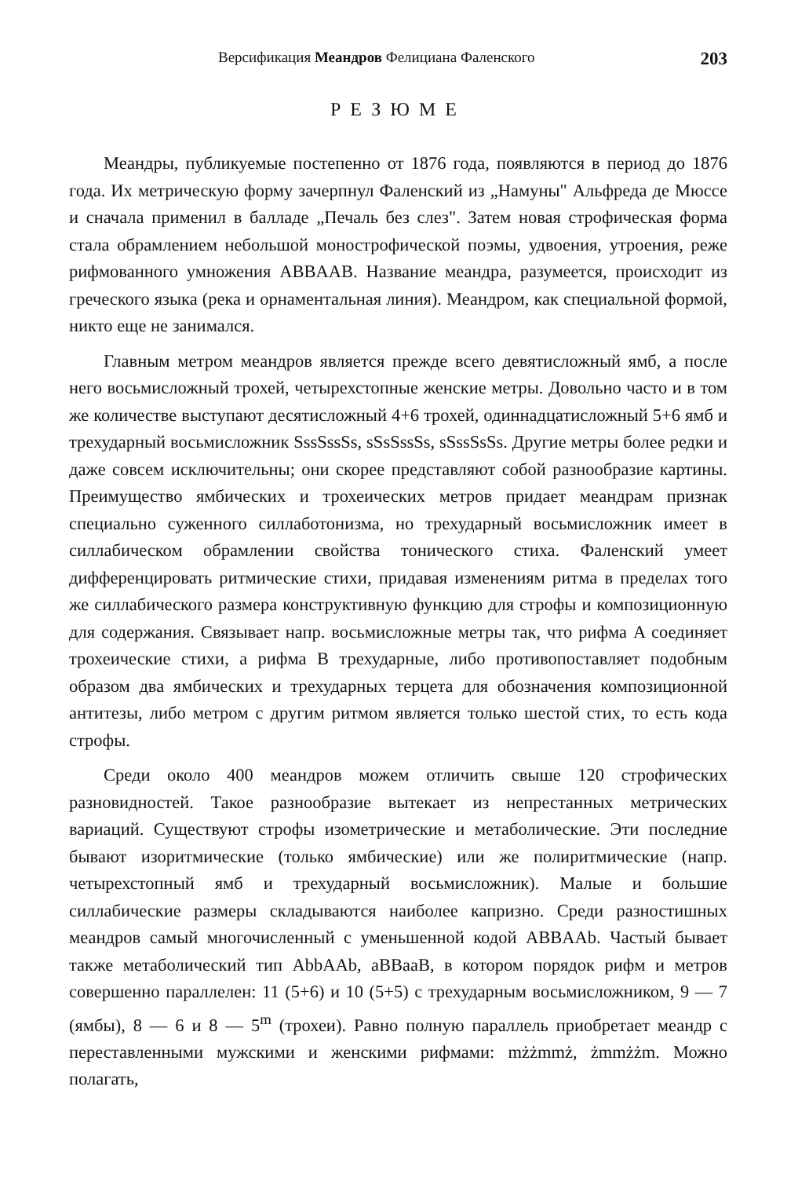Версификация Меандров Фелициана Фаленского 203
РЕЗЮМЕ
Меандры, публикуемые постепенно от 1876 года, появляются в период до 1876 года. Их метрическую форму зачерпнул Фаленский из „Намуны" Альфреда де Мюссе и сначала применил в балладе „Печаль без слез". Затем новая строфическая форма стала обрамлением небольшой монострофической поэмы, удвоения, утроения, реже рифмованного умножения ABBAAB. Название меандра, разумеется, происходит из греческого языка (река и орнаментальная линия). Меандром, как специальной формой, никто еще не занимался.
Главным метром меандров является прежде всего девятисложный ямб, а после него восьмисложный трохей, четырехстопные женские метры. Довольно часто и в том же количестве выступают десятисложный 4+6 трохей, одиннадцатисложный 5+6 ямб и трехударный восьмисложник SssSssSs, sSsSssSs, sSssSsSs. Другие метры более редки и даже совсем исключительны; они скорее представляют собой разнообразие картины. Преимущество ямбических и трохеических метров придает меандрам признак специально суженного силлаботонизма, но трехударный восьмисложник имеет в силлабическом обрамлении свойства тонического стиха. Фаленский умеет дифференцировать ритмические стихи, придавая изменениям ритма в пределах того же силлабического размера конструктивную функцию для строфы и композиционную для содержания. Связывает напр. восьмисложные метры так, что рифма A соединяет трохеические стихи, а рифма B трехударные, либо противопоставляет подобным образом два ямбических и трехударных терцета для обозначения композиционной антитезы, либо метром с другим ритмом является только шестой стих, то есть кода строфы.
Среди около 400 меандров можем отличить свыше 120 строфических разновидностей. Такое разнообразие вытекает из непрестанных метрических вариаций. Существуют строфы изометрические и метаболические. Эти последние бывают изоритмические (только ямбические) или же полиритмические (напр. четырехстопный ямб и трехударный восьмисложник). Малые и большие силлабические размеры складываются наиболее капризно. Среди разностишных меандров самый многочисленный с уменьшенной кодой ABBAAb. Частый бывает также метаболический тип AbbAAb, aBBaaB, в котором порядок рифм и метров совершенно параллелен: 11 (5+6) и 10 (5+5) с трехударным восьмисложником, 9 — 7 (ямбы), 8 — 6 и 8 — 5<sup>m</sup> (трохеи). Равно полную параллель приобретает меандр с переставленными мужскими и женскими рифмами: mżżmmż, żmmżżm. Можно полагать,